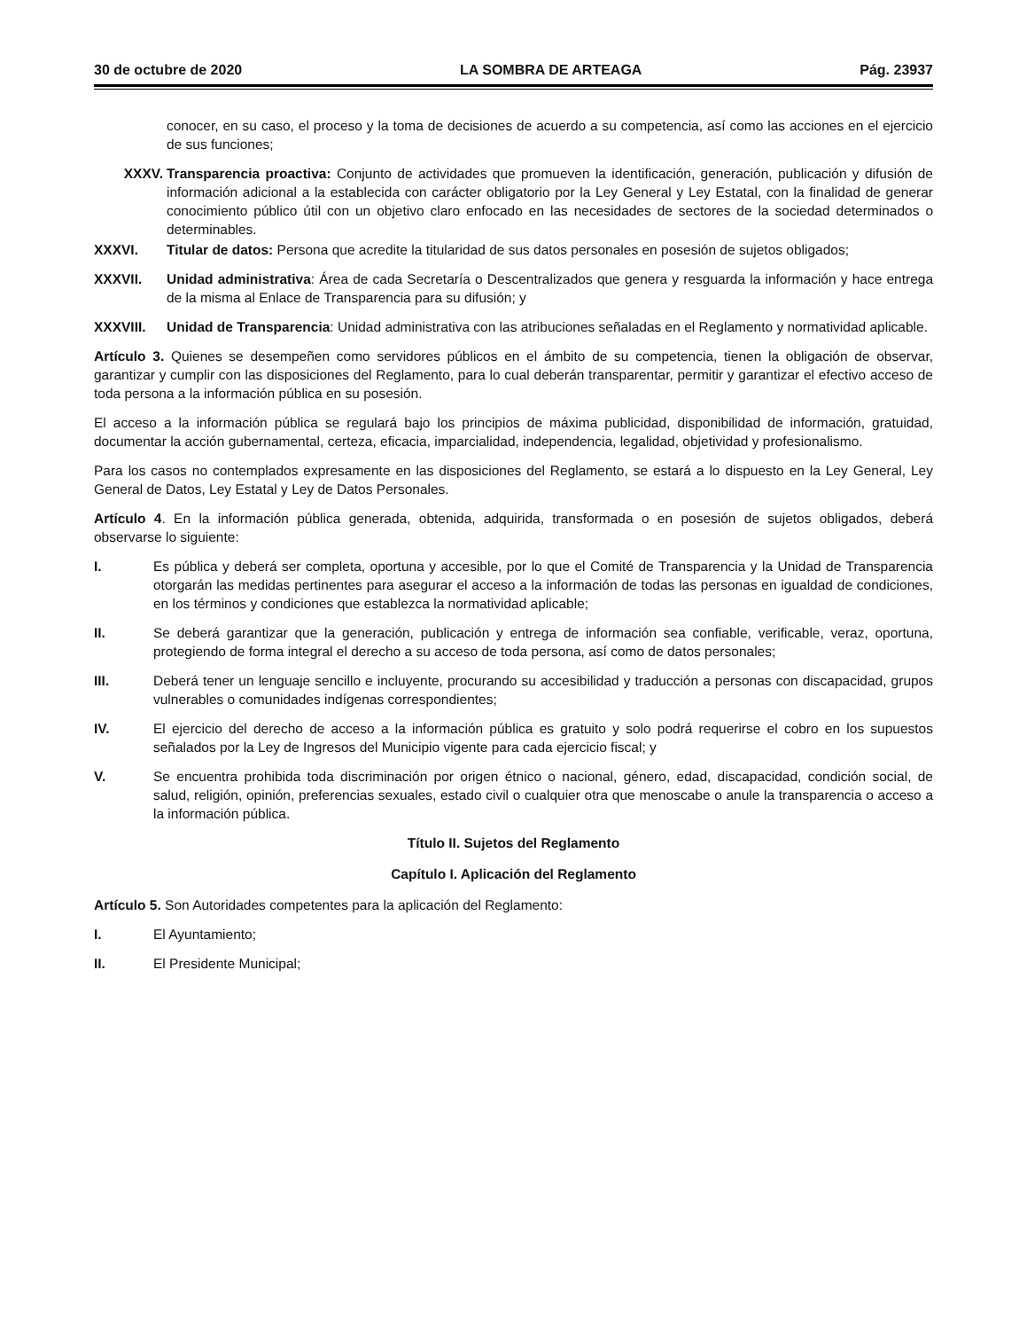30 de octubre de 2020 LA SOMBRA DE ARTEAGA Pág. 23937
conocer, en su caso, el proceso y la toma de decisiones de acuerdo a su competencia, así como las acciones en el ejercicio de sus funciones;
XXXV. Transparencia proactiva: Conjunto de actividades que promueven la identificación, generación, publicación y difusión de información adicional a la establecida con carácter obligatorio por la Ley General y Ley Estatal, con la finalidad de generar conocimiento público útil con un objetivo claro enfocado en las necesidades de sectores de la sociedad determinados o determinables.
XXXVI. Titular de datos: Persona que acredite la titularidad de sus datos personales en posesión de sujetos obligados;
XXXVII. Unidad administrativa: Área de cada Secretaría o Descentralizados que genera y resguarda la información y hace entrega de la misma al Enlace de Transparencia para su difusión; y
XXXVIII. Unidad de Transparencia: Unidad administrativa con las atribuciones señaladas en el Reglamento y normatividad aplicable.
Artículo 3. Quienes se desempeñen como servidores públicos en el ámbito de su competencia, tienen la obligación de observar, garantizar y cumplir con las disposiciones del Reglamento, para lo cual deberán transparentar, permitir y garantizar el efectivo acceso de toda persona a la información pública en su posesión.
El acceso a la información pública se regulará bajo los principios de máxima publicidad, disponibilidad de información, gratuidad, documentar la acción gubernamental, certeza, eficacia, imparcialidad, independencia, legalidad, objetividad y profesionalismo.
Para los casos no contemplados expresamente en las disposiciones del Reglamento, se estará a lo dispuesto en la Ley General, Ley General de Datos, Ley Estatal y Ley de Datos Personales.
Artículo 4. En la información pública generada, obtenida, adquirida, transformada o en posesión de sujetos obligados, deberá observarse lo siguiente:
I. Es pública y deberá ser completa, oportuna y accesible, por lo que el Comité de Transparencia y la Unidad de Transparencia otorgarán las medidas pertinentes para asegurar el acceso a la información de todas las personas en igualdad de condiciones, en los términos y condiciones que establezca la normatividad aplicable;
II. Se deberá garantizar que la generación, publicación y entrega de información sea confiable, verificable, veraz, oportuna, protegiendo de forma integral el derecho a su acceso de toda persona, así como de datos personales;
III. Deberá tener un lenguaje sencillo e incluyente, procurando su accesibilidad y traducción a personas con discapacidad, grupos vulnerables o comunidades indígenas correspondientes;
IV. El ejercicio del derecho de acceso a la información pública es gratuito y solo podrá requerirse el cobro en los supuestos señalados por la Ley de Ingresos del Municipio vigente para cada ejercicio fiscal; y
V. Se encuentra prohibida toda discriminación por origen étnico o nacional, género, edad, discapacidad, condición social, de salud, religión, opinión, preferencias sexuales, estado civil o cualquier otra que menoscabe o anule la transparencia o acceso a la información pública.
Título II. Sujetos del Reglamento
Capítulo I. Aplicación del Reglamento
Artículo 5. Son Autoridades competentes para la aplicación del Reglamento:
I. El Ayuntamiento;
II. El Presidente Municipal;